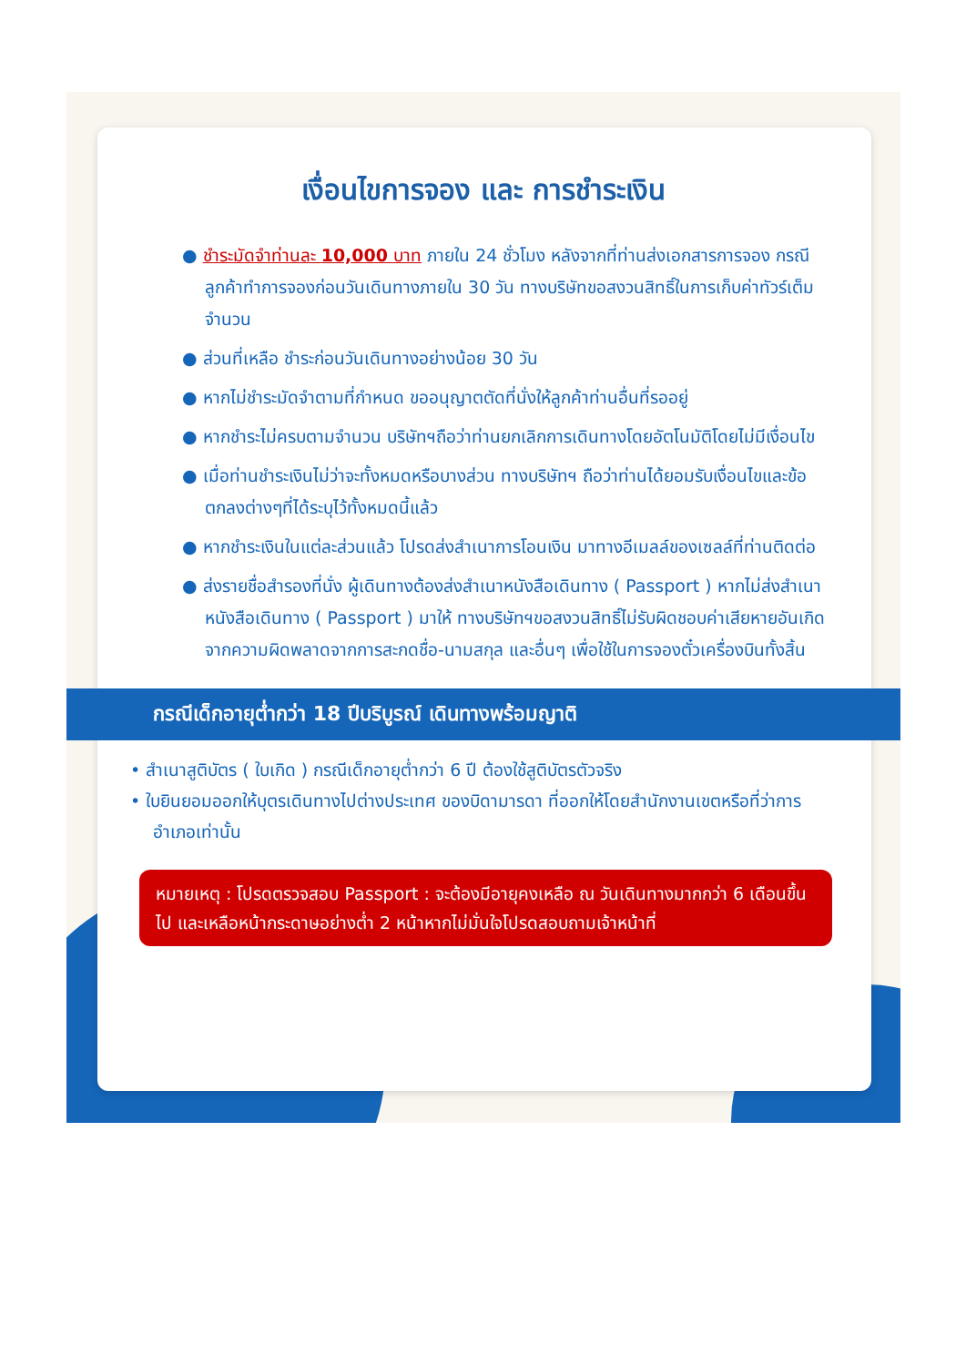เงื่อนไขการจอง และ การชำระเงิน
● ชำระมัดจำท่านละ 10,000 บาท ภายใน 24 ชั่วโมง หลังจากที่ท่านส่งเอกสารการจอง กรณีลูกค้าทำการจองก่อนวันเดินทางภายใน 30 วัน ทางบริษัทขอสงวนสิทธิ์ในการเก็บค่าทัวร์เต็มจำนวน
● ส่วนที่เหลือ ชำระก่อนวันเดินทางอย่างน้อย 30 วัน
● หากไม่ชำระมัดจำตามที่กำหนด ขออนุญาตตัดที่นั่งให้ลูกค้าท่านอื่นที่รออยู่
● หากชำระไม่ครบตามจำนวน บริษัทฯถือว่าท่านยกเลิกการเดินทางโดยอัตโนมัติโดยไม่มีเงื่อนไข
● เมื่อท่านชำระเงินไม่ว่าจะทั้งหมดหรือบางส่วน ทางบริษัทฯ ถือว่าท่านได้ยอมรับเงื่อนไขและข้อตกลงต่างๆที่ได้ระบุไว้ทั้งหมดนี้แล้ว
● หากชำระเงินในแต่ละส่วนแล้ว โปรดส่งสำเนาการโอนเงิน มาทางอีเมลล์ของเซลล์ที่ท่านติดต่อ
● ส่งรายชื่อสำรองที่นั่ง ผู้เดินทางต้องส่งสำเนาหนังสือเดินทาง ( Passport ) หากไม่ส่งสำเนาหนังสือเดินทาง ( Passport ) มาให้ ทางบริษัทฯขอสงวนสิทธิ์ไม่รับผิดชอบค่าเสียหายอันเกิดจากความผิดพลาดจากการสะกดชื่อ-นามสกุล และอื่นๆ เพื่อใช้ในการจองตั๋วเครื่องบินทั้งสิ้น
กรณีเด็กอายุต่ำกว่า 18 ปีบริบูรณ์ เดินทางพร้อมญาติ
• สำเนาสูติบัตร ( ใบเกิด ) กรณีเด็กอายุต่ำกว่า 6 ปี ต้องใช้สูติบัตรตัวจริง
• ใบยินยอมออกให้บุตรเดินทางไปต่างประเทศ ของบิดามารดา ที่ออกให้โดยสำนักงานเขตหรือที่ว่าการอำเภอเท่านั้น
หมายเหตุ : โปรดตรวจสอบ Passport : จะต้องมีอายุคงเหลือ ณ วันเดินทางมากกว่า 6 เดือนขึ้นไป และเหลือหน้ากระดาษอย่างต่ำ 2 หน้าหากไม่มั่นใจโปรดสอบถามเจ้าหน้าที่